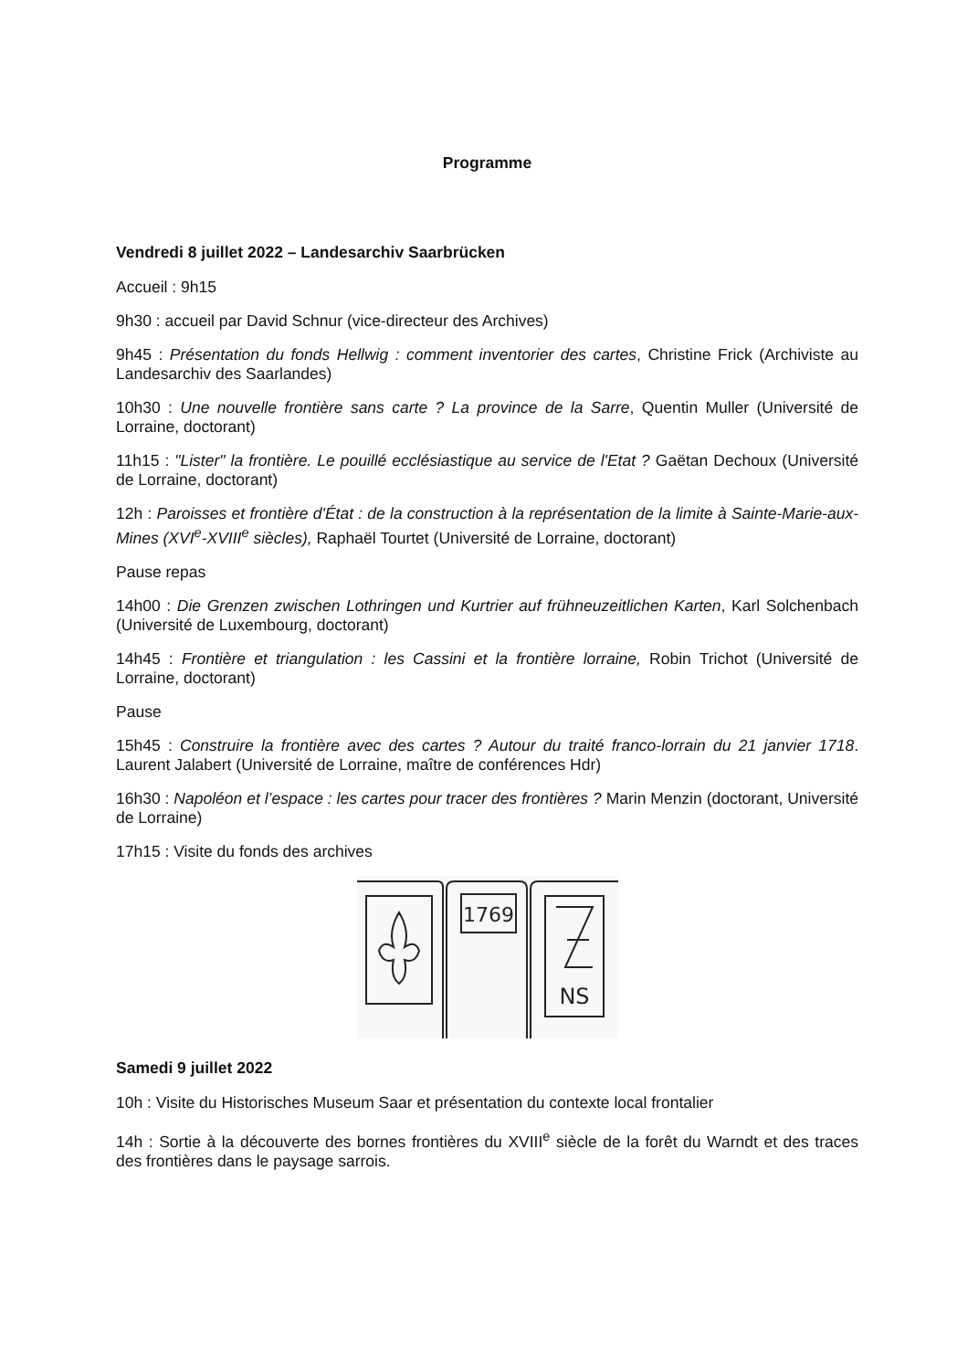Programme
Vendredi 8 juillet 2022 – Landesarchiv Saarbrücken
Accueil : 9h15
9h30 : accueil par David Schnur (vice-directeur des Archives)
9h45 : Présentation du fonds Hellwig : comment inventorier des cartes, Christine Frick (Archiviste au Landesarchiv des Saarlandes)
10h30 : Une nouvelle frontière sans carte ? La province de la Sarre, Quentin Muller (Université de Lorraine, doctorant)
11h15 : "Lister" la frontière. Le pouillé ecclésiastique au service de l'Etat ? Gaëtan Dechoux (Université de Lorraine, doctorant)
12h : Paroisses et frontière d'État : de la construction à la représentation de la limite à Sainte-Marie-aux-Mines (XVI<sup>e</sup>-XVIII<sup>e</sup> siècles), Raphaël Tourtet (Université de Lorraine, doctorant)
Pause repas
14h00 : Die Grenzen zwischen Lothringen und Kurtrier auf frühneuzeitlichen Karten, Karl Solchenbach (Université de Luxembourg, doctorant)
14h45 : Frontière et triangulation : les Cassini et la frontière lorraine, Robin Trichot (Université de Lorraine, doctorant)
Pause
15h45 : Construire la frontière avec des cartes ? Autour du traité franco-lorrain du 21 janvier 1718. Laurent Jalabert (Université de Lorraine, maître de conférences Hdr)
16h30 : Napoléon et l’espace : les cartes pour tracer des frontières ? Marin Menzin (doctorant, Université de Lorraine)
17h15 : Visite du fonds des archives
1769
NS
Samedi 9 juillet 2022
10h : Visite du Historisches Museum Saar et présentation du contexte local frontalier
14h : Sortie à la découverte des bornes frontières du XVIII<sup>e</sup> siècle de la forêt du Warndt et des traces des frontières dans le paysage sarrois.